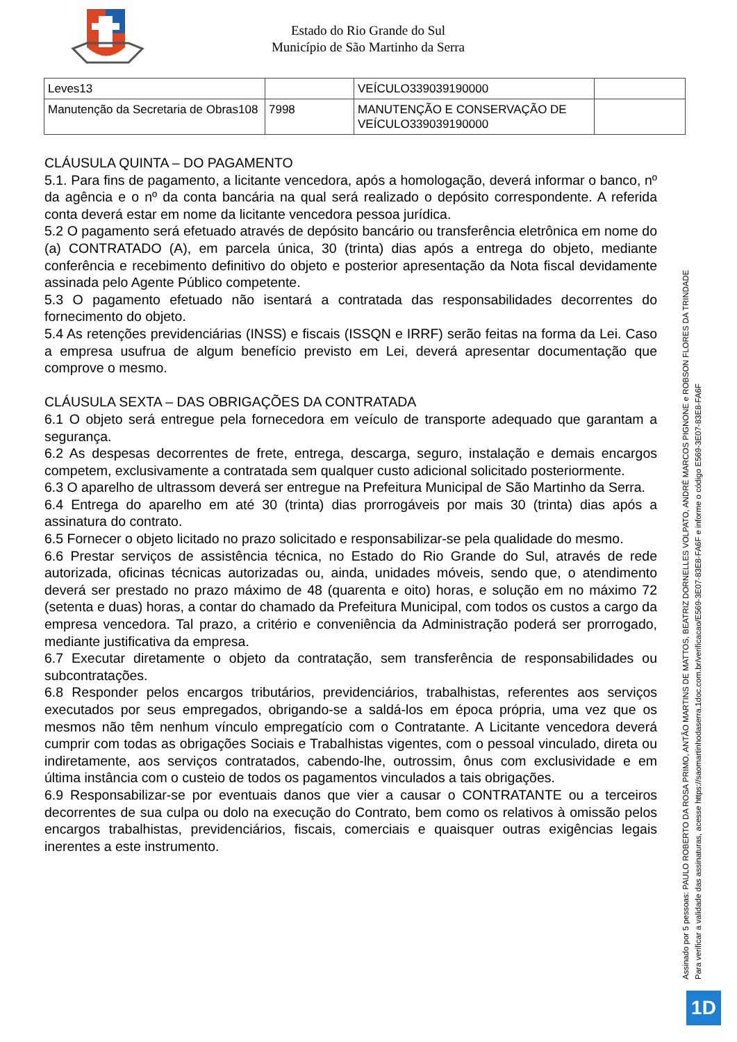Estado do Rio Grande do Sul
Município de São Martinho da Serra
| Leves13 | | VEÍCULO339039190000 | |
| Manutenção da Secretaria de Obras108 | 7998 | MANUTENÇÃO E CONSERVAÇÃO DE VEÍCULO339039190000 | |
CLÁUSULA QUINTA – DO PAGAMENTO
5.1. Para fins de pagamento, a licitante vencedora, após a homologação, deverá informar o banco, nº da agência e o nº da conta bancária na qual será realizado o depósito correspondente. A referida conta deverá estar em nome da licitante vencedora pessoa jurídica.
5.2 O pagamento será efetuado através de depósito bancário ou transferência eletrônica em nome do (a) CONTRATADO (A), em parcela única, 30 (trinta) dias após a entrega do objeto, mediante conferência e recebimento definitivo do objeto e posterior apresentação da Nota fiscal devidamente assinada pelo Agente Público competente.
5.3 O pagamento efetuado não isentará a contratada das responsabilidades decorrentes do fornecimento do objeto.
5.4 As retenções previdenciárias (INSS) e fiscais (ISSQN e IRRF) serão feitas na forma da Lei. Caso a empresa usufrua de algum benefício previsto em Lei, deverá apresentar documentação que comprove o mesmo.
CLÁUSULA SEXTA – DAS OBRIGAÇÕES DA CONTRATADA
6.1 O objeto será entregue pela fornecedora em veículo de transporte adequado que garantam a segurança.
6.2 As despesas decorrentes de frete, entrega, descarga, seguro, instalação e demais encargos competem, exclusivamente a contratada sem qualquer custo adicional solicitado posteriormente.
6.3 O aparelho de ultrassom deverá ser entregue na Prefeitura Municipal de São Martinho da Serra.
6.4 Entrega do aparelho em até 30 (trinta) dias prorrogáveis por mais 30 (trinta) dias após a assinatura do contrato.
6.5 Fornecer o objeto licitado no prazo solicitado e responsabilizar-se pela qualidade do mesmo.
6.6 Prestar serviços de assistência técnica, no Estado do Rio Grande do Sul, através de rede autorizada, oficinas técnicas autorizadas ou, ainda, unidades móveis, sendo que, o atendimento deverá ser prestado no prazo máximo de 48 (quarenta e oito) horas, e solução em no máximo 72 (setenta e duas) horas, a contar do chamado da Prefeitura Municipal, com todos os custos a cargo da empresa vencedora. Tal prazo, a critério e conveniência da Administração poderá ser prorrogado, mediante justificativa da empresa.
6.7 Executar diretamente o objeto da contratação, sem transferência de responsabilidades ou subcontratações.
6.8 Responder pelos encargos tributários, previdenciários, trabalhistas, referentes aos serviços executados por seus empregados, obrigando-se a saldá-los em época própria, uma vez que os mesmos não têm nenhum vínculo empregatício com o Contratante. A Licitante vencedora deverá cumprir com todas as obrigações Sociais e Trabalhistas vigentes, com o pessoal vinculado, direta ou indiretamente, aos serviços contratados, cabendo-lhe, outrossim, ônus com exclusividade e em última instância com o custeio de todos os pagamentos vinculados a tais obrigações.
6.9 Responsabilizar-se por eventuais danos que vier a causar o CONTRATANTE ou a terceiros decorrentes de sua culpa ou dolo na execução do Contrato, bem como os relativos à omissão pelos encargos trabalhistas, previdenciários, fiscais, comerciais e quaisquer outras exigências legais inerentes a este instrumento.
Assinado por 5 pessoas: PAULO ROBERTO DA ROSA PRIMO, ANTÃO MARTINS DE MATTOS, BEATRIZ DORNELLES VOLPATO, ANDRÉ MARCOS PIGNONE e ROBSON FLORES DA TRINDADE
Para verificar a validade das assinaturas, acesse https://saomartinhodaserra.1doc.com.br/verificacao/E569-3E07-83E8-FA6F e informe o código E569-3E07-83E8-FA6F
1D